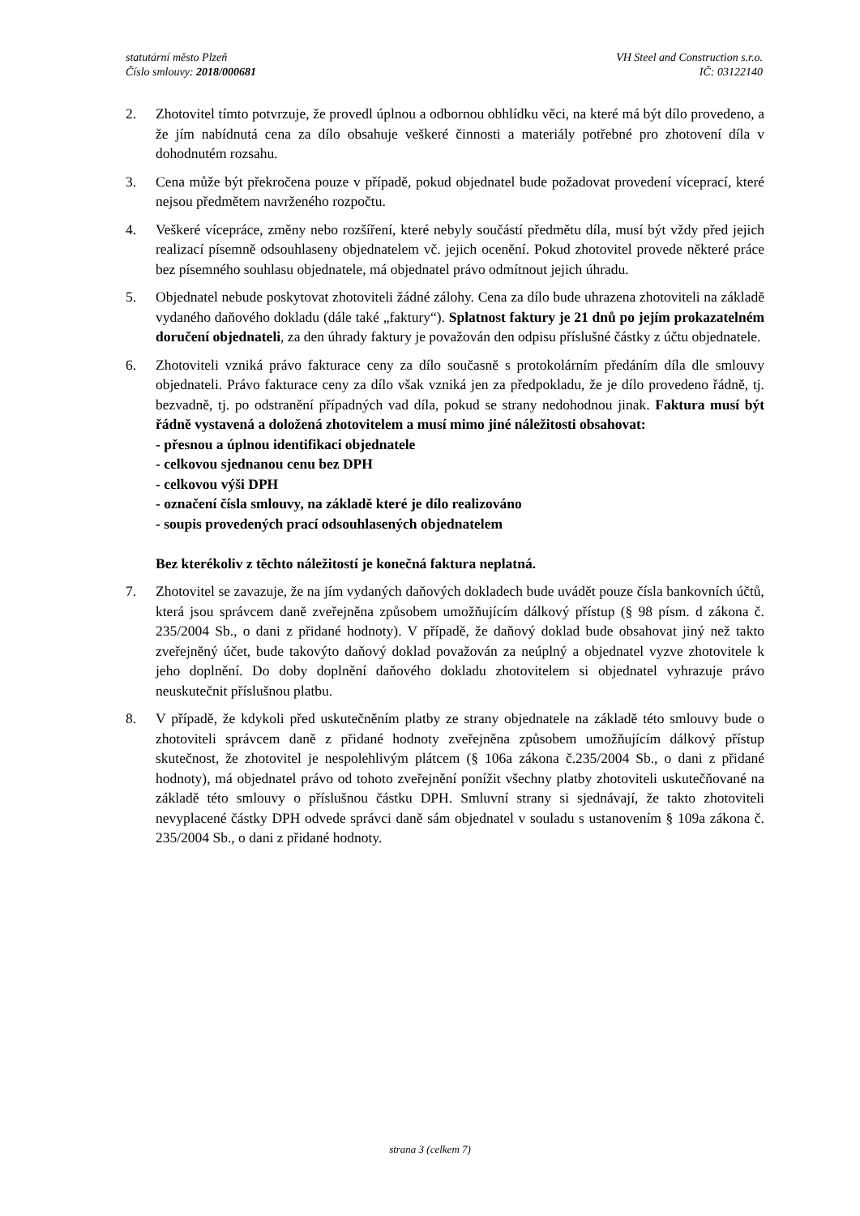statutární město Plzeň
Číslo smlouvy: 2018/000681
VH Steel and Construction s.r.o.
IČ: 03122140
2. Zhotovitel tímto potvrzuje, že provedl úplnou a odbornou obhlídku věci, na které má být dílo provedeno, a že jím nabídnutá cena za dílo obsahuje veškeré činnosti a materiály potřebné pro zhotovení díla v dohodnutém rozsahu.
3. Cena může být překročena pouze v případě, pokud objednatel bude požadovat provedení víceprací, které nejsou předmětem navrženého rozpočtu.
4. Veškeré vícepráce, změny nebo rozšíření, které nebyly součástí předmětu díla, musí být vždy před jejich realizací písemně odsouhlaseny objednatelem vč. jejich ocenění. Pokud zhotovitel provede některé práce bez písemného souhlasu objednatele, má objednatel právo odmítnout jejich úhradu.
5. Objednatel nebude poskytovat zhotoviteli žádné zálohy. Cena za dílo bude uhrazena zhotoviteli na základě vydaného daňového dokladu (dále také „faktury“). Splatnost faktury je 21 dnů po jejím prokazatelném doručení objednateli, za den úhrady faktury je považován den odpisu příslušné částky z účtu objednatele.
6. Zhotoviteli vzniká právo fakturace ceny za dílo současně s protokolárním předáním díla dle smlouvy objednateli. Právo fakturace ceny za dílo však vzniká jen za předpokladu, že je dílo provedeno řádně, tj. bezvadně, tj. po odstranění případných vad díla, pokud se strany nedohodnou jinak. Faktura musí být řádně vystavená a doložená zhotovitelem a musí mimo jiné náležitosti obsahovat:
- přesnou a úplnou identifikaci objednatele
- celkovou sjednanou cenu bez DPH
- celkovou výši DPH
- označení čísla smlouvy, na základě které je dílo realizováno
- soupis provedených prací odsouhlasených objednatelem
Bez kterékoliv z těchto náležitostí je konečná faktura neplatná.
7. Zhotovitel se zavazuje, že na jím vydaných daňových dokladech bude uvádět pouze čísla bankovních účtů, která jsou správcem daně zveřejněna způsobem umožňujícím dálkový přístup (§ 98 písm. d zákona č. 235/2004 Sb., o dani z přidané hodnoty). V případě, že daňový doklad bude obsahovat jiný než takto zveřejněný účet, bude takovýto daňový doklad považován za neúplný a objednatel vyzve zhotovitele k jeho doplnění. Do doby doplnění daňového dokladu zhotovitelem si objednatel vyhrazuje právo neuskutečnit příslušnou platbu.
8. V případě, že kdykoli před uskutečněním platby ze strany objednatele na základě této smlouvy bude o zhotoviteli správcem daně z přidané hodnoty zveřejněna způsobem umožňujícím dálkový přístup skutečnost, že zhotovitel je nespolehlivým plátcem (§ 106a zákona č.235/2004 Sb., o dani z přidané hodnoty), má objednatel právo od tohoto zveřejnění ponížit všechny platby zhotoviteli uskutečňované na základě této smlouvy o příslušnou částku DPH. Smluvní strany si sjednávají, že takto zhotoviteli nevyplacené částky DPH odvede správci daně sám objednatel v souladu s ustanovením § 109a zákona č. 235/2004 Sb., o dani z přidané hodnoty.
strana 3 (celkem 7)